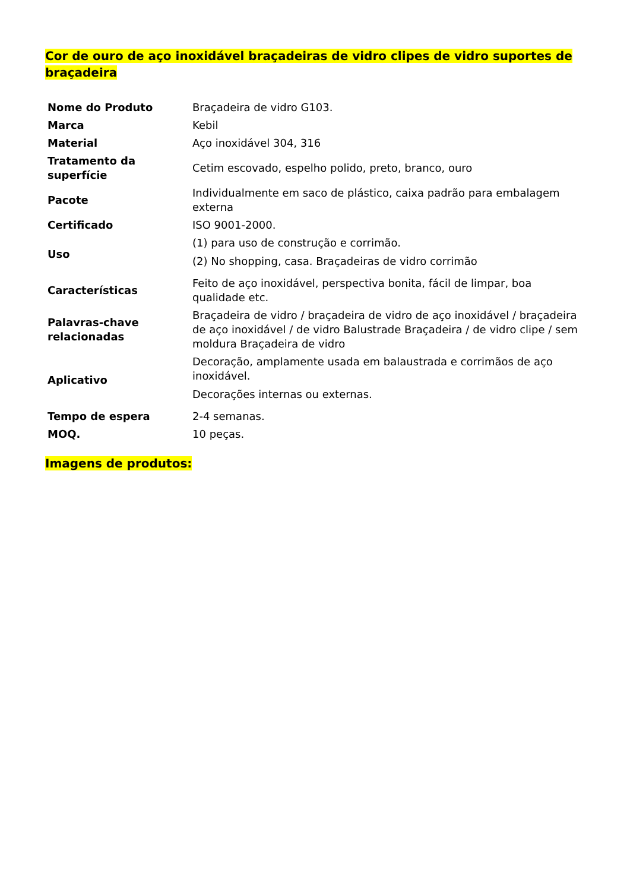Cor de ouro de aço inoxidável braçadeiras de vidro clipes de vidro suportes de braçadeira
| Nome do Produto | Braçadeira de vidro G103. |
| Marca | Kebil |
| Material | Aço inoxidável 304, 316 |
| Tratamento da superfície | Cetim escovado, espelho polido, preto, branco, ouro |
| Pacote | Individualmente em saco de plástico, caixa padrão para embalagem externa |
| Certificado | ISO 9001-2000. |
| Uso | (1) para uso de construção e corrimão. (2) No shopping, casa. Braçadeiras de vidro corrimão |
| Características | Feito de aço inoxidável, perspectiva bonita, fácil de limpar, boa qualidade etc. |
| Palavras-chave relacionadas | Braçadeira de vidro / braçadeira de vidro de aço inoxidável / braçadeira de aço inoxidável / de vidro Balustrade Braçadeira / de vidro clipe / sem moldura Braçadeira de vidro |
| Aplicativo | Decoração, amplamente usada em balaustrada e corrimãos de aço inoxidável. Decorações internas ou externas. |
| Tempo de espera | 2-4 semanas. |
| MOQ. | 10 peças. |
Imagens de produtos: